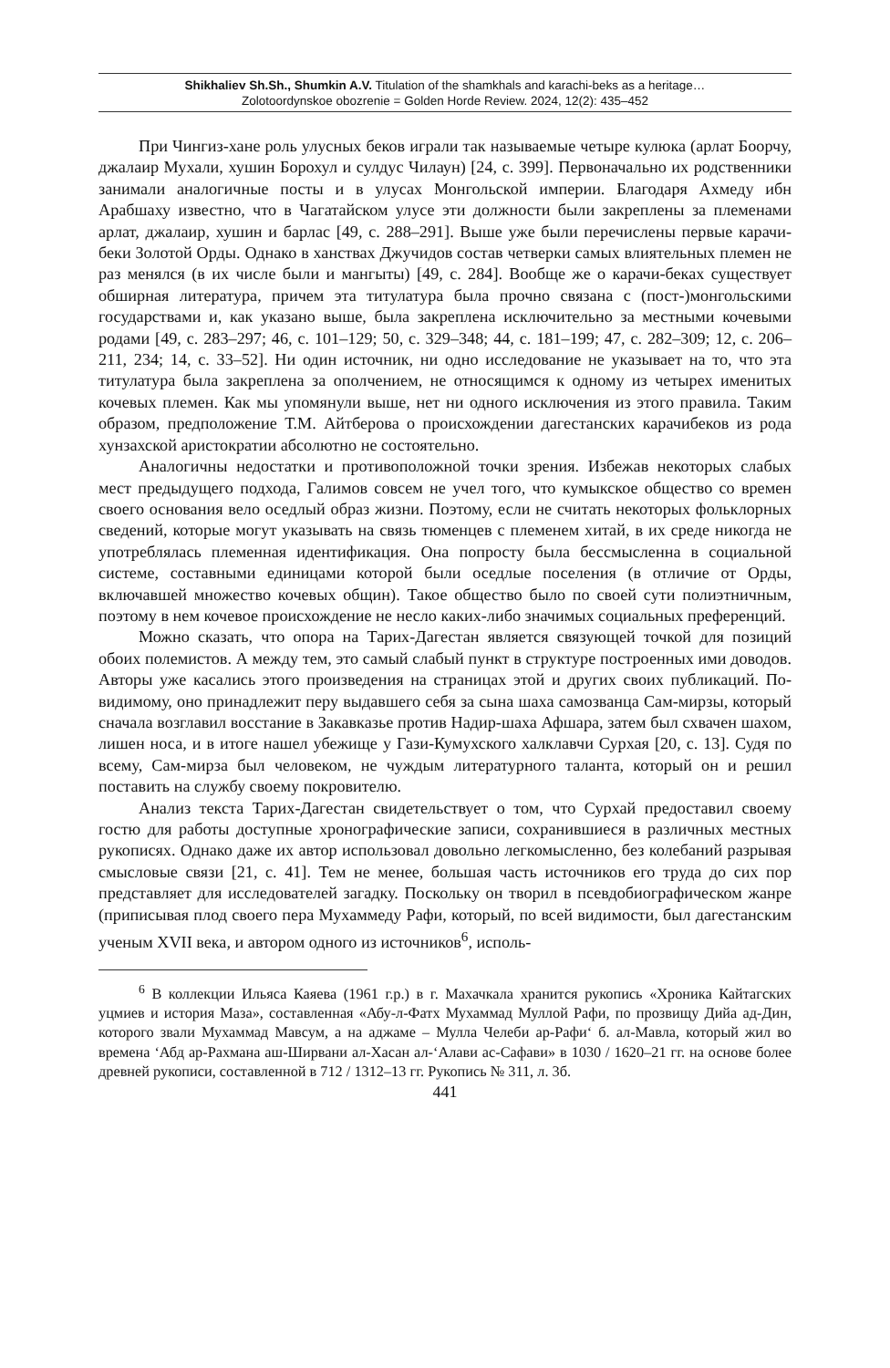Shikhaliev Sh.Sh., Shumkin A.V. Titulation of the shamkhals and karachi-beks as a heritage…
Zolotoordynskoe obozrenie = Golden Horde Review. 2024, 12(2): 435–452
При Чингиз-хане роль улусных беков играли так называемые четыре кулюка (арлат Боорчу, джалаир Мухали, хушин Борохул и сулдус Чилаун) [24, с. 399]. Первоначально их родственники занимали аналогичные посты и в улусах Монгольской империи. Благодаря Ахмеду ибн Арабшаху известно, что в Чагатайском улусе эти должности были закреплены за племенами арлат, джалаир, хушин и барлас [49, с. 288–291]. Выше уже были перечислены первые карачи-беки Золотой Орды. Однако в ханствах Джучидов состав четверки самых влиятельных племен не раз менялся (в их числе были и мангыты) [49, с. 284]. Вообще же о карачи-беках существует обширная литература, причем эта титулатура была прочно связана с (пост-)монгольскими государствами и, как указано выше, была закреплена исключительно за местными кочевыми родами [49, с. 283–297; 46, с. 101–129; 50, с. 329–348; 44, с. 181–199; 47, с. 282–309; 12, с. 206–211, 234; 14, с. 33–52]. Ни один источник, ни одно исследование не указывает на то, что эта титулатура была закреплена за ополчением, не относящимся к одному из четырех именитых кочевых племен. Как мы упомянули выше, нет ни одного исключения из этого правила. Таким образом, предположение Т.М. Айтберова о происхождении дагестанских карачибеков из рода хунзахской аристократии абсолютно не состоятельно.
Аналогичны недостатки и противоположной точки зрения. Избежав некоторых слабых мест предыдущего подхода, Галимов совсем не учел того, что кумыкское общество со времен своего основания вело оседлый образ жизни. Поэтому, если не считать некоторых фольклорных сведений, которые могут указывать на связь тюменцев с племенем хитай, в их среде никогда не употреблялась племенная идентификация. Она попросту была бессмысленна в социальной системе, составными единицами которой были оседлые поселения (в отличие от Орды, включавшей множество кочевых общин). Такое общество было по своей сути полиэтничным, поэтому в нем кочевое происхождение не несло каких-либо значимых социальных преференций.
Можно сказать, что опора на Тарих-Дагестан является связующей точкой для позиций обоих полемистов. А между тем, это самый слабый пункт в структуре построенных ими доводов. Авторы уже касались этого произведения на страницах этой и других своих публикаций. По-видимому, оно принадлежит перу выдавшего себя за сына шаха самозванца Сам-мирзы, который сначала возглавил восстание в Закавказье против Надир-шаха Афшара, затем был схвачен шахом, лишен носа, и в итоге нашел убежище у Гази-Кумухского халклавчи Сурхая [20, с. 13]. Судя по всему, Сам-мирза был человеком, не чуждым литературного таланта, который он и решил поставить на службу своему покровителю.
Анализ текста Тарих-Дагестан свидетельствует о том, что Сурхай предоставил своему гостю для работы доступные хронографические записи, сохранившиеся в различных местных рукописях. Однако даже их автор использовал довольно легкомысленно, без колебаний разрывая смысловые связи [21, с. 41]. Тем не менее, большая часть источников его труда до сих пор представляет для исследователей загадку. Поскольку он творил в псевдобиографическом жанре (приписывая плод своего пера Мухаммеду Рафи, который, по всей видимости, был дагестанским ученым XVII века, и автором одного из источников<sup>6</sup>, исполь-
<sup>6</sup> В коллекции Ильяса Каяева (1961 г.р.) в г. Махачкала хранится рукопись «Хроника Кайтагских уцмиев и история Маза», составленная «Абу-л-Фатх Мухаммад Муллой Рафи, по прозвищу Дийа ад-Дин, которого звали Мухаммад Мавсум, а на аджаме – Мулла Челеби ар-Рафи‘ б. ал-Мавла, который жил во времена ‘Абд ар-Рахмана аш-Ширвани ал-Хасан ал-‘Алави ас-Сафави» в 1030 / 1620–21 гг. на основе более древней рукописи, составленной в 712 / 1312–13 гг. Рукопись № 311, л. 3б.
441